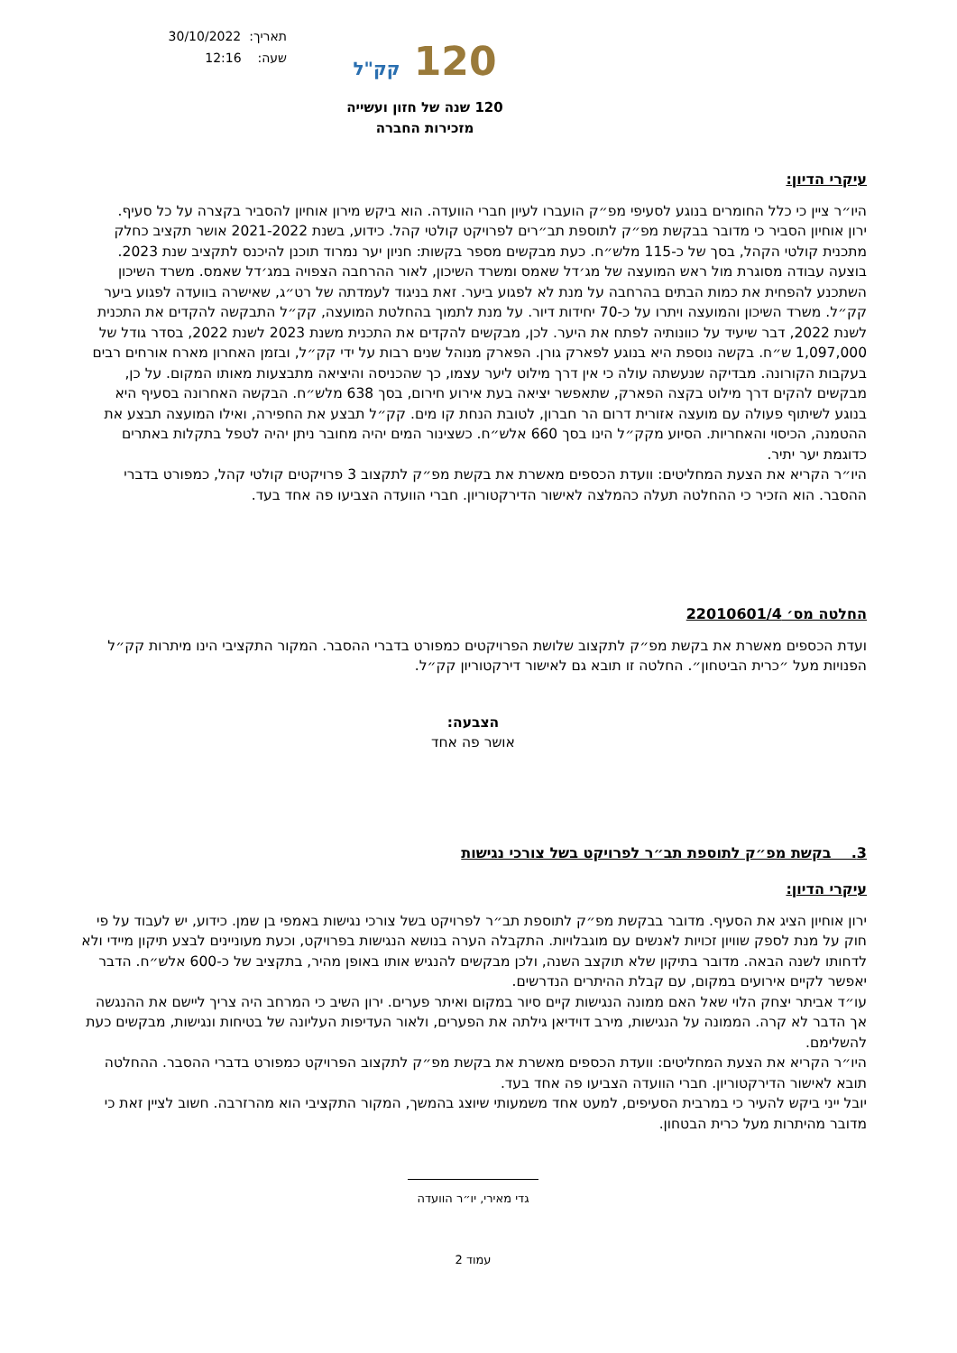120 קק"ל
120 שנה של חזון ועשייה
מזכירות החברה
תאריך: 30/10/2022
שעה: 12:16
עיקרי הדיון:
היו״ר ציין כי כלל החומרים בנוגע לסעיפי מפ״ק הועברו לעיון חברי הוועדה. הוא ביקש מירון אוחיון להסביר בקצרה על כל סעיף.
ירון אוחיון הסביר כי מדובר בבקשת מפ״ק לתוספת תב״רים לפרויקט קולטי קהל. כידוע, בשנת 2021-2022 אושר תקציב כחלק מתכנית קולטי הקהל, בסך של כ-115 מלש״ח. כעת מבקשים מספר בקשות: חניון יער נמרוד תוכנן להיכנס לתקציב שנת 2023. בוצעה עבודה מסוגרת מול ראש המועצה של מג׳דל שאמס ומשרד השיכון, לאור ההרחבה הצפויה במג׳דל שאמס. משרד השיכון השתכנע להפחית את כמות הבתים בהרחבה על מנת לא לפגוע ביער. זאת בניגוד לעמדתה של רט״ג, שאישרה בוועדה לפגוע ביער קק״ל. משרד השיכון והמועצה ויתרו על כ-70 יחידות דיור. על מנת לתמוך בהחלטת המועצה, קק״ל התבקשה להקדים את התכנית לשנת 2022, דבר שיעיד על כוונותיה לפתח את היער. לכן, מבקשים להקדים את התכנית משנת 2023 לשנת 2022, בסדר גודל של 1,097,000 ש״ח. בקשה נוספת היא בנוגע לפארק גורן. הפארק מנוהל שנים רבות על ידי קק״ל, ובזמן האחרון מארח אורחים רבים בעקבות הקורונה. מבדיקה שנעשתה עולה כי אין דרך מילוט ליער עצמו, כך שהכניסה והיציאה מתבצעות מאותו המקום. על כן, מבקשים להקים דרך מילוט בקצה הפארק, שתאפשר יציאה בעת אירוע חירום, בסך 638 מלש״ח. הבקשה האחרונה בסעיף היא בנוגע לשיתוף פעולה עם מועצה אזורית דרום הר חברון, לטובת הנחת קו מים. קק״ל תבצע את החפירה, ואילו המועצה תבצע את ההטמנה, הכיסוי והאחריות. הסיוע מקק״ל הינו בסך 660 אלש״ח. כשצינור המים יהיה מחובר ניתן יהיה לטפל בתקלות באתרים כדוגמת יער יתיר.
היו״ר הקריא את הצעת המחליטים: וועדת הכספים מאשרת את בקשת מפ״ק לתקצוב 3 פרויקטים קולטי קהל, כמפורט בדברי ההסבר. הוא הזכיר כי ההחלטה תעלה כהמלצה לאישור הדירקטוריון. חברי הוועדה הצביעו פה אחד בעד.
החלטה מס׳ 22010601/4
ועדת הכספים מאשרת את בקשת מפ״ק לתקצוב שלושת הפרויקטים כמפורט בדברי ההסבר. המקור התקציבי הינו מיתרות קק״ל הפנויות מעל ״כרית הביטחון״. החלטה זו תובא גם לאישור דירקטוריון קק״ל.
הצבעה:
אושר פה אחד
3. בקשת מפ״ק לתוספת תב״ר לפרויקט בשל צורכי נגישות
עיקרי הדיון:
ירון אוחיון הציג את הסעיף. מדובר בבקשת מפ״ק לתוספת תב״ר לפרויקט בשל צורכי נגישות באמפי בן שמן. כידוע, יש לעבוד על פי חוק על מנת לספק שוויון זכויות לאנשים עם מוגבלויות. התקבלה הערה בנושא הנגישות בפרויקט, וכעת מעוניינים לבצע תיקון מיידי ולא לדחותו לשנה הבאה. מדובר בתיקון שלא תוקצב השנה, ולכן מבקשים להנגיש אותו באופן מהיר, בתקציב של כ-600 אלש״ח. הדבר יאפשר לקיים אירועים במקום, עם קבלת ההיתרים הנדרשים.
עו״ד אביתר יצחק הלוי שאל האם ממונה הנגישות קיים סיור במקום ואיתר פערים. ירון השיב כי המרחב היה צריך ליישם את ההנגשה אך הדבר לא קרה. הממונה על הנגישות, מירב דוידיאן גילתה את הפערים, ולאור העדיפות העליונה של בטיחות ונגישות, מבקשים כעת להשלימם.
היו״ר הקריא את הצעת המחליטים: וועדת הכספים מאשרת את בקשת מפ״ק לתקצוב הפרויקט כמפורט בדברי ההסבר. ההחלטה תובא לאישור הדירקטוריון. חברי הוועדה הצביעו פה אחד בעד.
יובל ייני ביקש להעיר כי במרבית הסעיפים, למעט אחד משמעותי שיוצג בהמשך, המקור התקציבי הוא מהרזרבה. חשוב לציין זאת כי מדובר מהיתרות מעל כרית הבטחון.
גדי מאירי, יו״ר הוועדה
עמוד 2